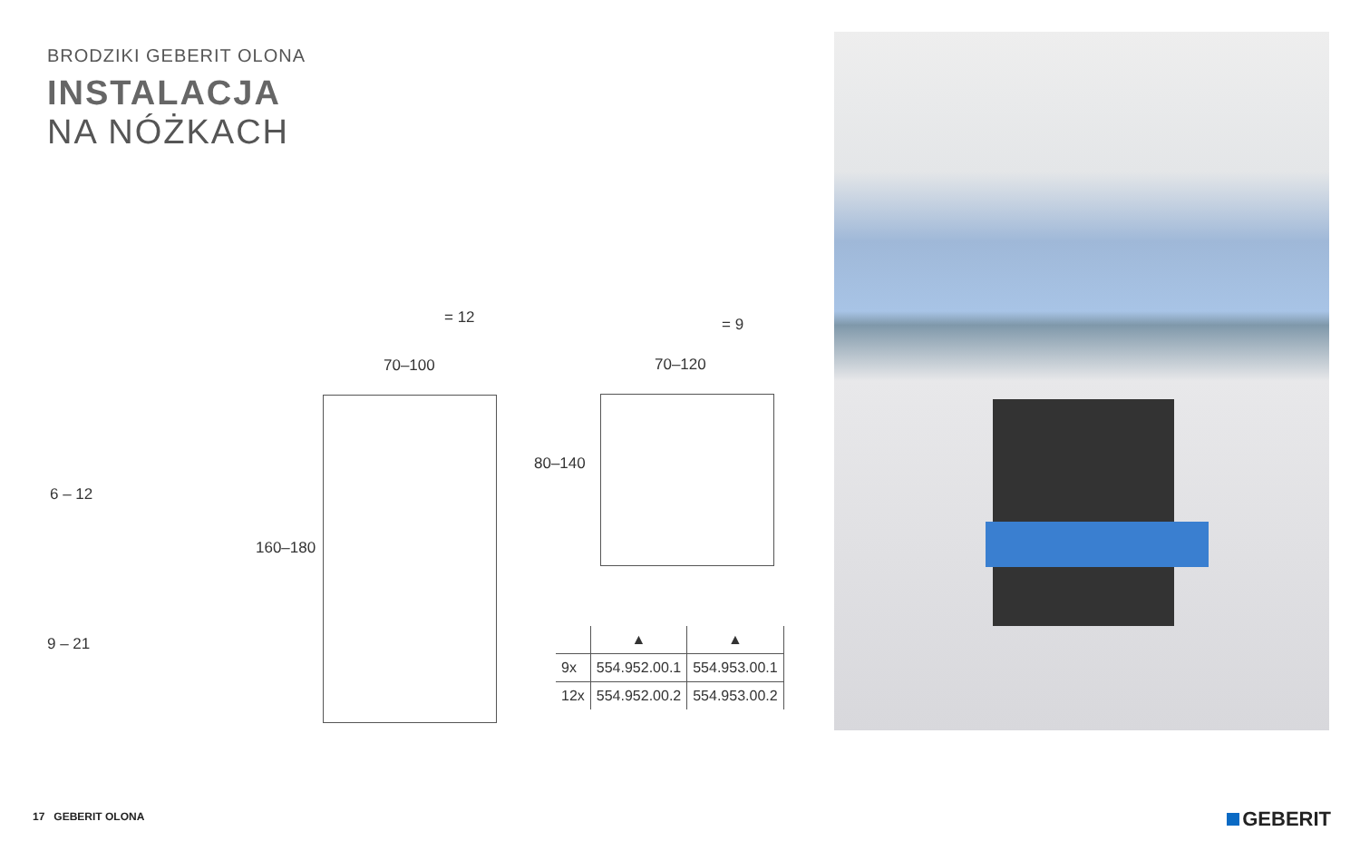BRODZIKI GEBERIT OLONA
INSTALACJA
NA NÓŻKACH
6 – 12
9 – 21
= 12
70–100
160–180
= 9
70–120
80–140
| | ▲ | ▲ |
| --- | --- | --- |
| 9x | 554.952.00.1 | 554.953.00.1 |
| 12x | 554.952.00.2 | 554.953.00.2 |
17 GEBERIT OLONA GEBERIT